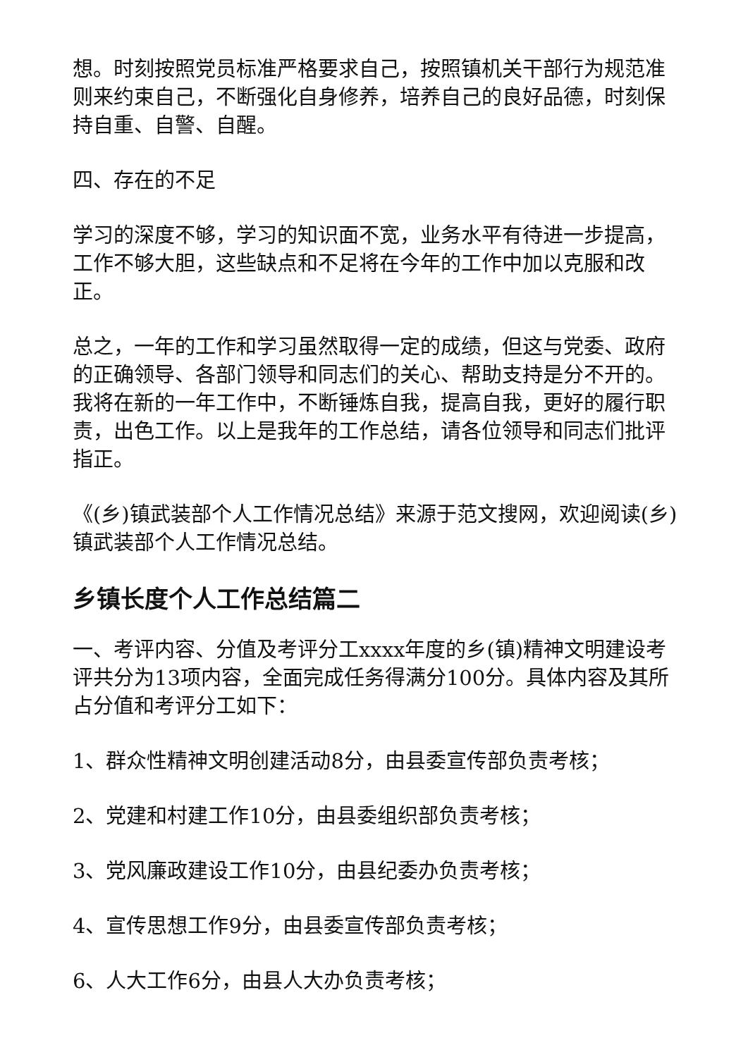想。时刻按照党员标准严格要求自己，按照镇机关干部行为规范准则来约束自己，不断强化自身修养，培养自己的良好品德，时刻保持自重、自警、自醒。
四、存在的不足
学习的深度不够，学习的知识面不宽，业务水平有待进一步提高，工作不够大胆，这些缺点和不足将在今年的工作中加以克服和改正。
总之，一年的工作和学习虽然取得一定的成绩，但这与党委、政府的正确领导、各部门领导和同志们的关心、帮助支持是分不开的。我将在新的一年工作中，不断锤炼自我，提高自我，更好的履行职责，出色工作。以上是我年的工作总结，请各位领导和同志们批评指正。
《(乡)镇武装部个人工作情况总结》来源于范文搜网，欢迎阅读(乡)镇武装部个人工作情况总结。
乡镇长度个人工作总结篇二
一、考评内容、分值及考评分工xxxx年度的乡(镇)精神文明建设考评共分为13项内容，全面完成任务得满分100分。具体内容及其所占分值和考评分工如下：
1、群众性精神文明创建活动8分，由县委宣传部负责考核；
2、党建和村建工作10分，由县委组织部负责考核；
3、党风廉政建设工作10分，由县纪委办负责考核；
4、宣传思想工作9分，由县委宣传部负责考核；
6、人大工作6分，由县人大办负责考核；